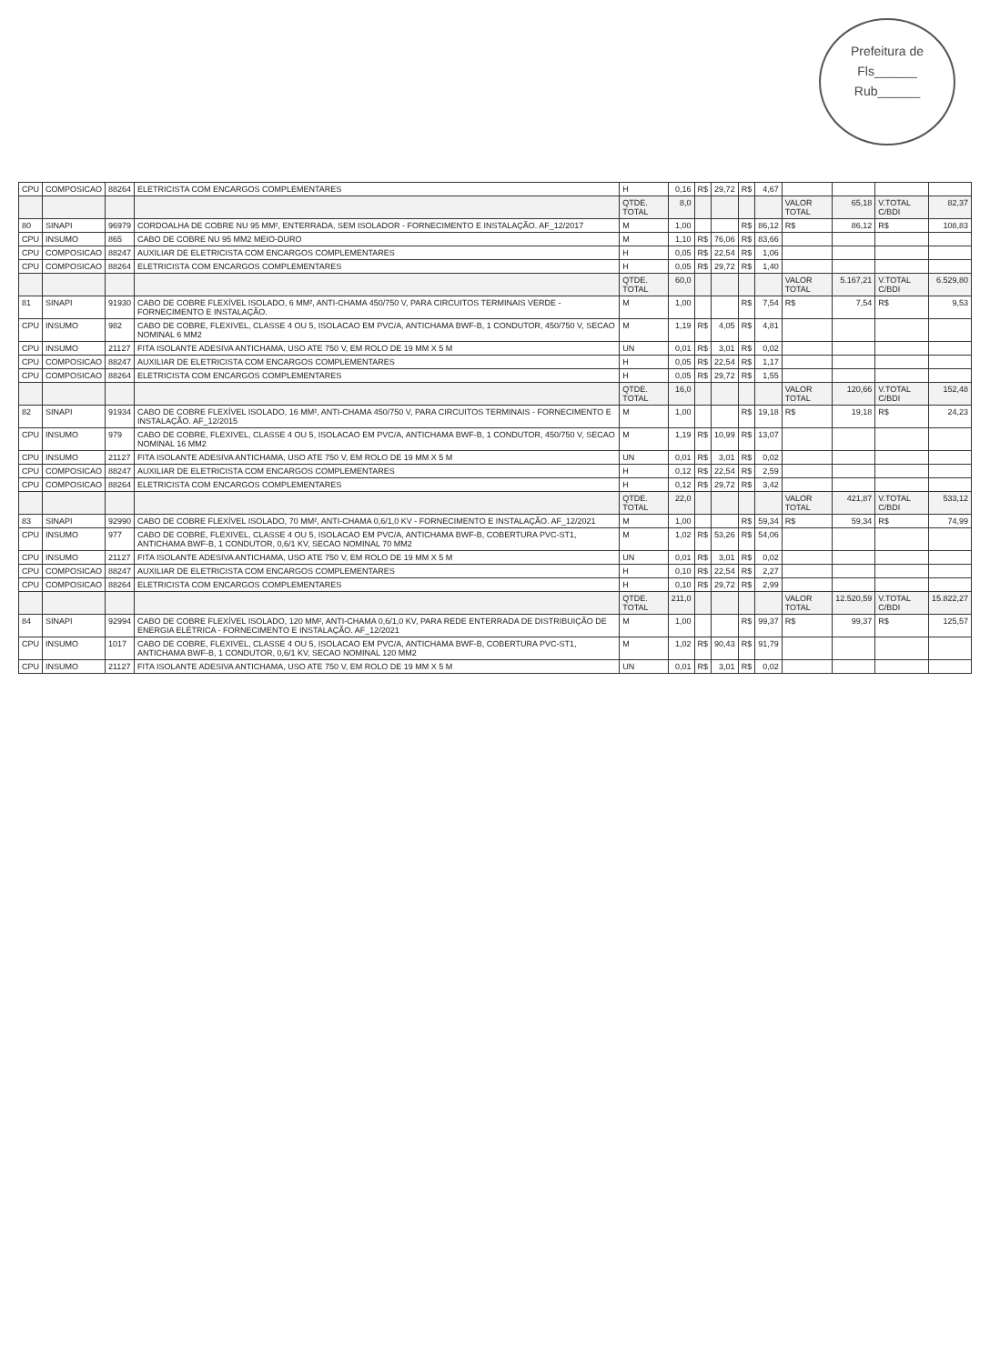Prefeitura de
Fls______
Rub______
| CPU | COMPOSICAO | 88264 | ELETRICISTA COM ENCARGOS COMPLEMENTARES | H | 0,16 | R$ | 29,72 | R$ | 4,67 | | | | |
| | | | | QTDE. TOTAL | 8,0 | | | | | VALOR TOTAL | 65,18 | V.TOTAL C/BDI | 82,37 |
| 80 | SINAPI | 96979 | CORDOALHA DE COBRE NU 95 MM², ENTERRADA, SEM ISOLADOR - FORNECIMENTO E INSTALAÇÃO. AF_12/2017 | M | 1,00 | | | R$ | 86,12 | R$ | 86,12 | R$ | 108,83 |
| CPU | INSUMO | 865 | CABO DE COBRE NU 95 MM2 MEIO-DURO | M | 1,10 | R$ | 76,06 | R$ | 83,66 | | | | |
| CPU | COMPOSICAO | 88247 | AUXILIAR DE ELETRICISTA COM ENCARGOS COMPLEMENTARES | H | 0,05 | R$ | 22,54 | R$ | 1,06 | | | | |
| CPU | COMPOSICAO | 88264 | ELETRICISTA COM ENCARGOS COMPLEMENTARES | H | 0,05 | R$ | 29,72 | R$ | 1,40 | | | | |
| | | | | QTDE. TOTAL | 60,0 | | | | | VALOR TOTAL | 5.167,21 | V.TOTAL C/BDI | 6.529,80 |
| 81 | SINAPI | 91930 | CABO DE COBRE FLEXÍVEL ISOLADO, 6 MM², ANTI-CHAMA 450/750 V, PARA CIRCUITOS TERMINAIS VERDE - FORNECIMENTO E INSTALAÇÃO. | M | 1,00 | | | R$ | 7,54 | R$ | 7,54 | R$ | 9,53 |
| CPU | INSUMO | 982 | CABO DE COBRE, FLEXIVEL, CLASSE 4 OU 5, ISOLACAO EM PVC/A, ANTICHAMA BWF-B, 1 CONDUTOR, 450/750 V, SECAO NOMINAL 6 MM2 | M | 1,19 | R$ | 4,05 | R$ | 4,81 | | | | |
| CPU | INSUMO | 21127 | FITA ISOLANTE ADESIVA ANTICHAMA, USO ATE 750 V, EM ROLO DE 19 MM X 5 M | UN | 0,01 | R$ | 3,01 | R$ | 0,02 | | | | |
| CPU | COMPOSICAO | 88247 | AUXILIAR DE ELETRICISTA COM ENCARGOS COMPLEMENTARES | H | 0,05 | R$ | 22,54 | R$ | 1,17 | | | | |
| CPU | COMPOSICAO | 88264 | ELETRICISTA COM ENCARGOS COMPLEMENTARES | H | 0,05 | R$ | 29,72 | R$ | 1,55 | | | | |
| | | | | QTDE. TOTAL | 16,0 | | | | | VALOR TOTAL | 120,66 | V.TOTAL C/BDI | 152,48 |
| 82 | SINAPI | 91934 | CABO DE COBRE FLEXÍVEL ISOLADO, 16 MM², ANTI-CHAMA 450/750 V, PARA CIRCUITOS TERMINAIS - FORNECIMENTO E INSTALAÇÃO. AF_12/2015 | M | 1,00 | | | R$ | 19,18 | R$ | 19,18 | R$ | 24,23 |
| CPU | INSUMO | 979 | CABO DE COBRE, FLEXIVEL, CLASSE 4 OU 5, ISOLACAO EM PVC/A, ANTICHAMA BWF-B, 1 CONDUTOR, 450/750 V, SECAO NOMINAL 16 MM2 | M | 1,19 | R$ | 10,99 | R$ | 13,07 | | | | |
| CPU | INSUMO | 21127 | FITA ISOLANTE ADESIVA ANTICHAMA, USO ATE 750 V, EM ROLO DE 19 MM X 5 M | UN | 0,01 | R$ | 3,01 | R$ | 0,02 | | | | |
| CPU | COMPOSICAO | 88247 | AUXILIAR DE ELETRICISTA COM ENCARGOS COMPLEMENTARES | H | 0,12 | R$ | 22,54 | R$ | 2,59 | | | | |
| CPU | COMPOSICAO | 88264 | ELETRICISTA COM ENCARGOS COMPLEMENTARES | H | 0,12 | R$ | 29,72 | R$ | 3,42 | | | | |
| | | | | QTDE. TOTAL | 22,0 | | | | | VALOR TOTAL | 421,87 | V.TOTAL C/BDI | 533,12 |
| 83 | SINAPI | 92990 | CABO DE COBRE FLEXÍVEL ISOLADO, 70 MM², ANTI-CHAMA 0,6/1,0 KV - FORNECIMENTO E INSTALAÇÃO. AF_12/2021 | M | 1,00 | | | R$ | 59,34 | R$ | 59,34 | R$ | 74,99 |
| CPU | INSUMO | 977 | CABO DE COBRE, FLEXIVEL, CLASSE 4 OU 5, ISOLACAO EM PVC/A, ANTICHAMA BWF-B, COBERTURA PVC-ST1, ANTICHAMA BWF-B, 1 CONDUTOR, 0,6/1 KV, SECAO NOMINAL 70 MM2 | M | 1,02 | R$ | 53,26 | R$ | 54,06 | | | | |
| CPU | INSUMO | 21127 | FITA ISOLANTE ADESIVA ANTICHAMA, USO ATE 750 V, EM ROLO DE 19 MM X 5 M | UN | 0,01 | R$ | 3,01 | R$ | 0,02 | | | | |
| CPU | COMPOSICAO | 88247 | AUXILIAR DE ELETRICISTA COM ENCARGOS COMPLEMENTARES | H | 0,10 | R$ | 22,54 | R$ | 2,27 | | | | |
| CPU | COMPOSICAO | 88264 | ELETRICISTA COM ENCARGOS COMPLEMENTARES | H | 0,10 | R$ | 29,72 | R$ | 2,99 | | | | |
| | | | | QTDE. TOTAL | 211,0 | | | | | VALOR TOTAL | 12.520,59 | V.TOTAL C/BDI | 15.822,27 |
| 84 | SINAPI | 92994 | CABO DE COBRE FLEXÍVEL ISOLADO, 120 MM², ANTI-CHAMA 0,6/1,0 KV, PARA REDE ENTERRADA DE DISTRIBUIÇÃO DE ENERGIA ELÉTRICA - FORNECIMENTO E INSTALAÇÃO. AF_12/2021 | M | 1,00 | | | R$ | 99,37 | R$ | 99,37 | R$ | 125,57 |
| CPU | INSUMO | 1017 | CABO DE COBRE, FLEXIVEL, CLASSE 4 OU 5, ISOLACAO EM PVC/A, ANTICHAMA BWF-B, COBERTURA PVC-ST1, ANTICHAMA BWF-B, 1 CONDUTOR, 0,6/1 KV, SECAO NOMINAL 120 MM2 | M | 1,02 | R$ | 90,43 | R$ | 91,79 | | | | |
| CPU | INSUMO | 21127 | FITA ISOLANTE ADESIVA ANTICHAMA, USO ATE 750 V, EM ROLO DE 19 MM X 5 M | UN | 0,01 | R$ | 3,01 | R$ | 0,02 | | | | |